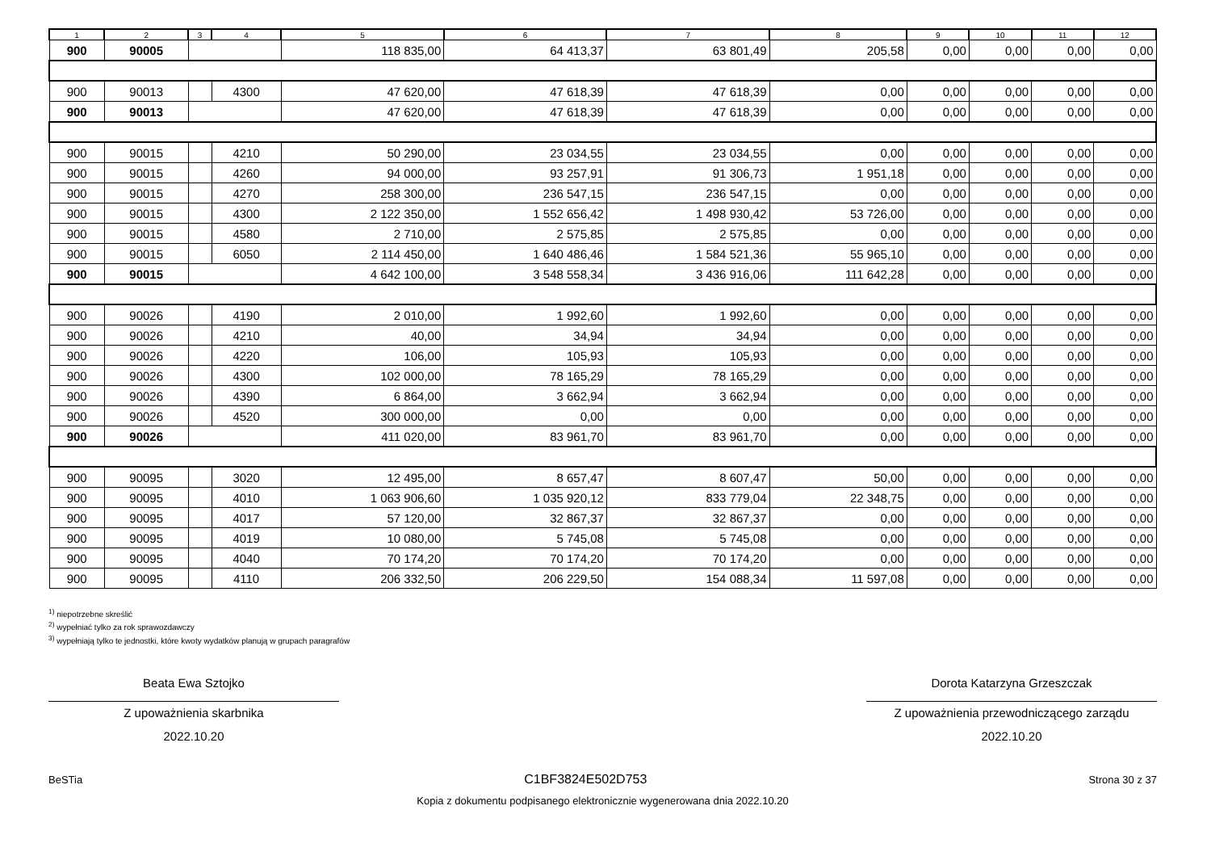| 1 | 2 | 3 | 4 | 5 | 6 | 7 | 8 | 9 | 10 | 11 | 12 |
| --- | --- | --- | --- | --- | --- | --- | --- | --- | --- | --- | --- |
| 900 | 90005 | | | 118 835,00 | 64 413,37 | 63 801,49 | 205,58 | 0,00 | 0,00 | 0,00 | 0,00 |
| 900 | 90013 | | 4300 | 47 620,00 | 47 618,39 | 47 618,39 | 0,00 | 0,00 | 0,00 | 0,00 | 0,00 |
| 900 | 90013 | | | 47 620,00 | 47 618,39 | 47 618,39 | 0,00 | 0,00 | 0,00 | 0,00 | 0,00 |
| 900 | 90015 | | 4210 | 50 290,00 | 23 034,55 | 23 034,55 | 0,00 | 0,00 | 0,00 | 0,00 | 0,00 |
| 900 | 90015 | | 4260 | 94 000,00 | 93 257,91 | 91 306,73 | 1 951,18 | 0,00 | 0,00 | 0,00 | 0,00 |
| 900 | 90015 | | 4270 | 258 300,00 | 236 547,15 | 236 547,15 | 0,00 | 0,00 | 0,00 | 0,00 | 0,00 |
| 900 | 90015 | | 4300 | 2 122 350,00 | 1 552 656,42 | 1 498 930,42 | 53 726,00 | 0,00 | 0,00 | 0,00 | 0,00 |
| 900 | 90015 | | 4580 | 2 710,00 | 2 575,85 | 2 575,85 | 0,00 | 0,00 | 0,00 | 0,00 | 0,00 |
| 900 | 90015 | | 6050 | 2 114 450,00 | 1 640 486,46 | 1 584 521,36 | 55 965,10 | 0,00 | 0,00 | 0,00 | 0,00 |
| 900 | 90015 | | | 4 642 100,00 | 3 548 558,34 | 3 436 916,06 | 111 642,28 | 0,00 | 0,00 | 0,00 | 0,00 |
| 900 | 90026 | | 4190 | 2 010,00 | 1 992,60 | 1 992,60 | 0,00 | 0,00 | 0,00 | 0,00 | 0,00 |
| 900 | 90026 | | 4210 | 40,00 | 34,94 | 34,94 | 0,00 | 0,00 | 0,00 | 0,00 | 0,00 |
| 900 | 90026 | | 4220 | 106,00 | 105,93 | 105,93 | 0,00 | 0,00 | 0,00 | 0,00 | 0,00 |
| 900 | 90026 | | 4300 | 102 000,00 | 78 165,29 | 78 165,29 | 0,00 | 0,00 | 0,00 | 0,00 | 0,00 |
| 900 | 90026 | | 4390 | 6 864,00 | 3 662,94 | 3 662,94 | 0,00 | 0,00 | 0,00 | 0,00 | 0,00 |
| 900 | 90026 | | 4520 | 300 000,00 | 0,00 | 0,00 | 0,00 | 0,00 | 0,00 | 0,00 | 0,00 |
| 900 | 90026 | | | 411 020,00 | 83 961,70 | 83 961,70 | 0,00 | 0,00 | 0,00 | 0,00 | 0,00 |
| 900 | 90095 | | 3020 | 12 495,00 | 8 657,47 | 8 607,47 | 50,00 | 0,00 | 0,00 | 0,00 | 0,00 |
| 900 | 90095 | | 4010 | 1 063 906,60 | 1 035 920,12 | 833 779,04 | 22 348,75 | 0,00 | 0,00 | 0,00 | 0,00 |
| 900 | 90095 | | 4017 | 57 120,00 | 32 867,37 | 32 867,37 | 0,00 | 0,00 | 0,00 | 0,00 | 0,00 |
| 900 | 90095 | | 4019 | 10 080,00 | 5 745,08 | 5 745,08 | 0,00 | 0,00 | 0,00 | 0,00 | 0,00 |
| 900 | 90095 | | 4040 | 70 174,20 | 70 174,20 | 70 174,20 | 0,00 | 0,00 | 0,00 | 0,00 | 0,00 |
| 900 | 90095 | | 4110 | 206 332,50 | 206 229,50 | 154 088,34 | 11 597,08 | 0,00 | 0,00 | 0,00 | 0,00 |
<sup>1)</sup> niepotrzebne skreślić
<sup>2)</sup> wypełniać tylko za rok sprawozdawczy
<sup>3)</sup> wypełniają tylko te jednostki, które kwoty wydatków planują w grupach paragrafów
Beata Ewa Sztojko
Z upoważnienia skarbnika
2022.10.20
Dorota Katarzyna Grzeszczak
Z upoważnienia przewodniczącego zarządu
2022.10.20
BeSTia C1BF3824E502D753 Strona 30 z 37
Kopia z dokumentu podpisanego elektronicznie wygenerowana dnia 2022.10.20